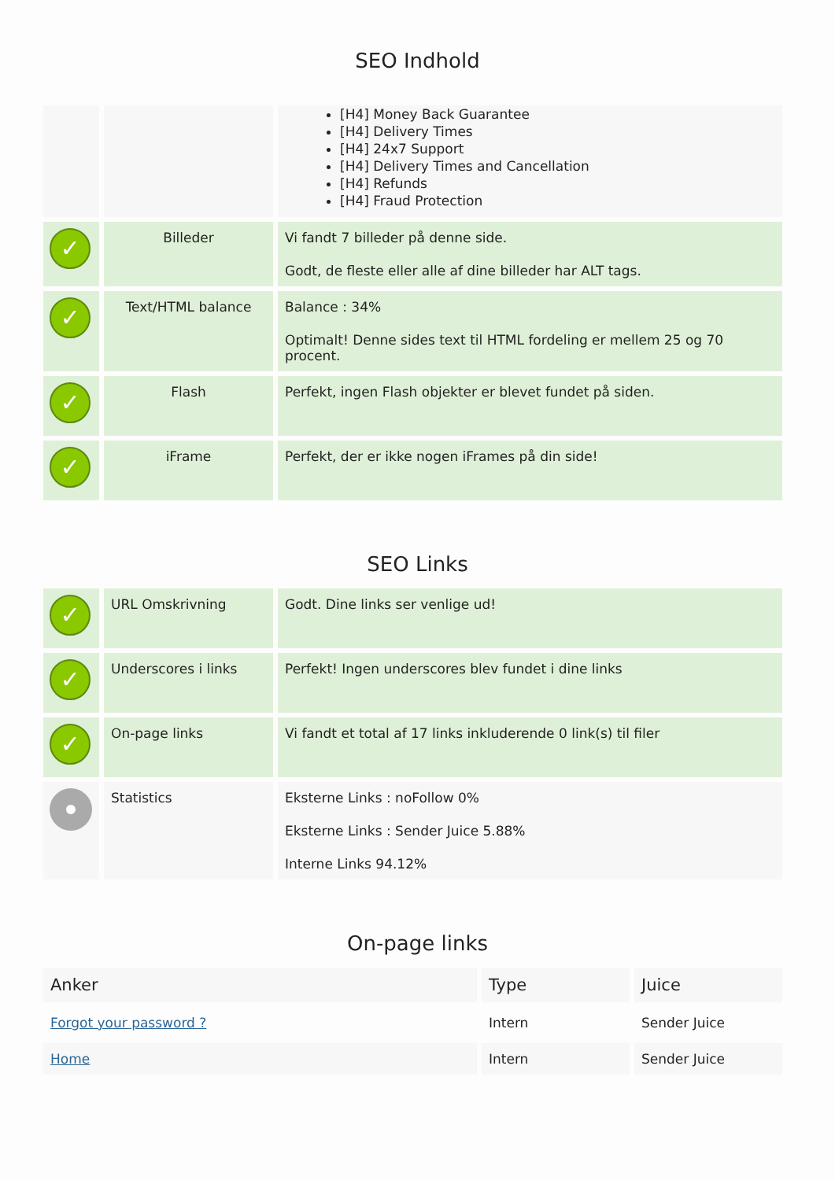SEO Indhold
| | | [H4] Money Back Guarantee [H4] Delivery Times [H4] 24x7 Support [H4] Delivery Times and Cancellation [H4] Refunds [H4] Fraud Protection |
| ✓ | Billeder | Vi fandt 7 billeder på denne side. Godt, de fleste eller alle af dine billeder har ALT tags. |
| ✓ | Text/HTML balance | Balance : 34% Optimalt! Denne sides text til HTML fordeling er mellem 25 og 70 procent. |
| ✓ | Flash | Perfekt, ingen Flash objekter er blevet fundet på siden. |
| ✓ | iFrame | Perfekt, der er ikke nogen iFrames på din side! |
SEO Links
| ✓ | URL Omskrivning | Godt. Dine links ser venlige ud! |
| ✓ | Underscores i links | Perfekt! Ingen underscores blev fundet i dine links |
| ✓ | On-page links | Vi fandt et total af 17 links inkluderende 0 link(s) til filer |
| | Statistics | Eksterne Links : noFollow 0% Eksterne Links : Sender Juice 5.88% Interne Links 94.12% |
On-page links
| Anker | Type | Juice |
| --- | --- | --- |
| Forgot your password ? | Intern | Sender Juice |
| Home | Intern | Sender Juice |